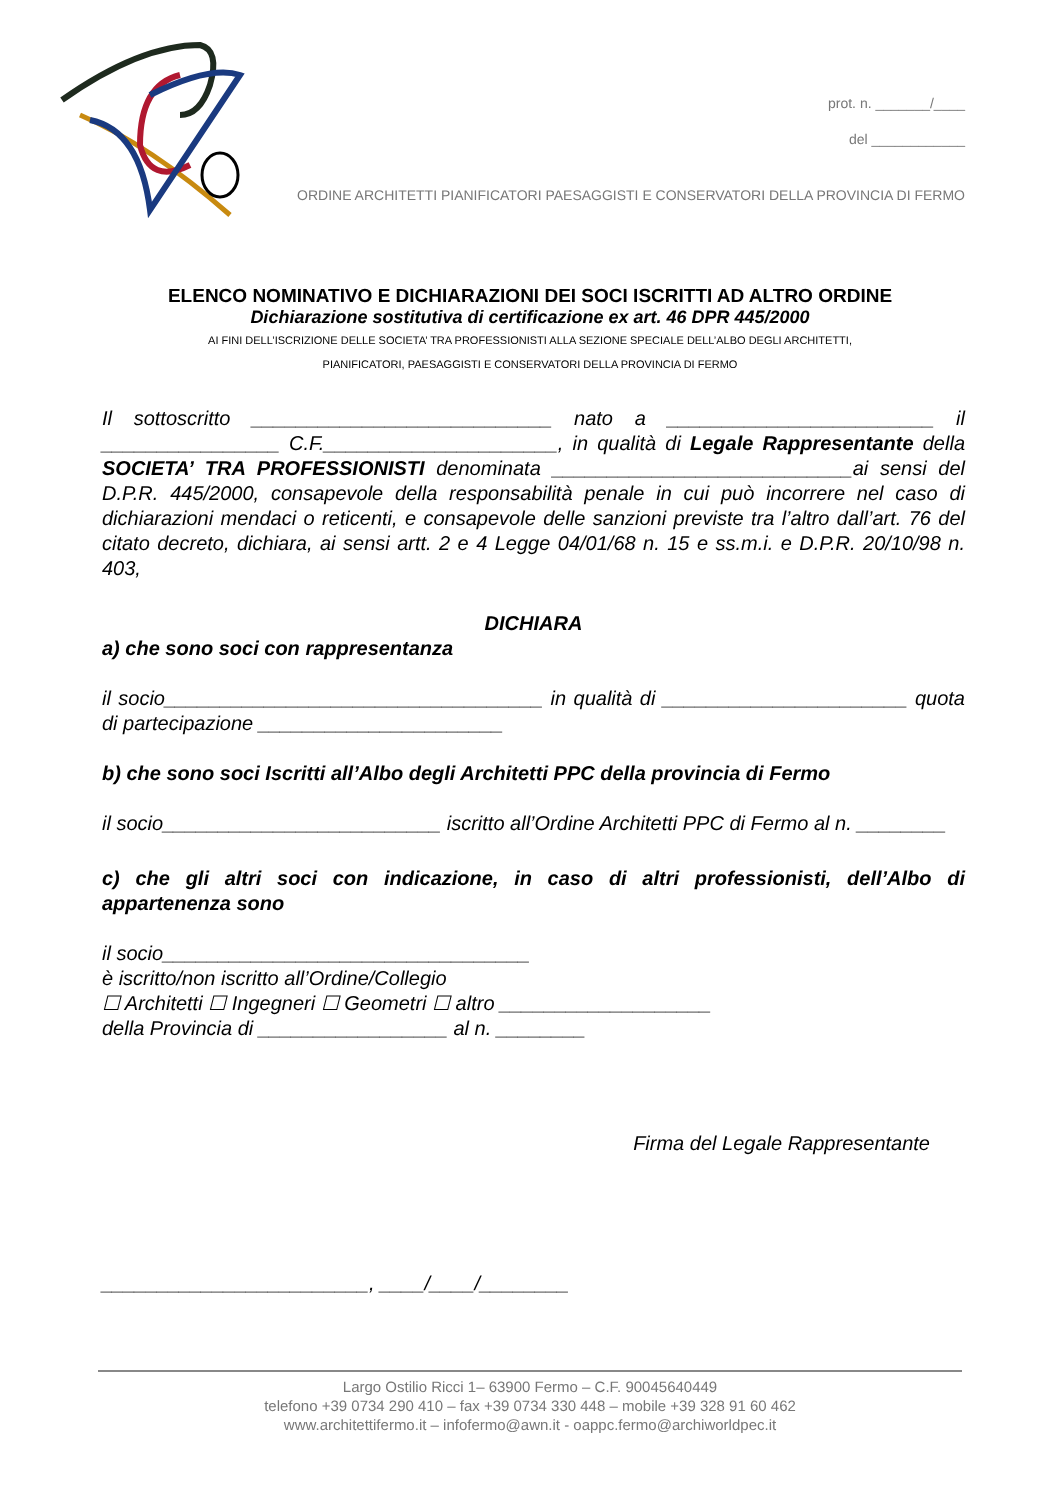prot. n. _______/____
del ____________
ORDINE ARCHITETTI PIANIFICATORI PAESAGGISTI E CONSERVATORI DELLA PROVINCIA DI FERMO
ELENCO NOMINATIVO E DICHIARAZIONI DEI SOCI ISCRITTI AD ALTRO ORDINE
Dichiarazione sostitutiva di certificazione ex art. 46 DPR 445/2000
AI FINI DELL’ISCRIZIONE DELLE SOCIETA’ TRA PROFESSIONISTI ALLA SEZIONE SPECIALE DELL’ALBO DEGLI ARCHITETTI,
PIANIFICATORI, PAESAGGISTI E CONSERVATORI DELLA PROVINCIA DI FERMO
Il sottoscritto ___________________________ nato a ________________________ il ________________ C.F._____________________, in qualità di Legale Rappresentante della SOCIETA’ TRA PROFESSIONISTI denominata ___________________________ai sensi del D.P.R. 445/2000, consapevole della responsabilità penale in cui può incorrere nel caso di dichiarazioni mendaci o reticenti, e consapevole delle sanzioni previste tra l’altro dall’art. 76 del citato decreto, dichiara, ai sensi artt. 2 e 4 Legge 04/01/68 n. 15 e ss.m.i. e D.P.R. 20/10/98 n. 403,
DICHIARA
a) che sono soci con rappresentanza
il socio__________________________________ in qualità di ______________________ quota di partecipazione ______________________
b) che sono soci Iscritti all’Albo degli Architetti PPC della provincia di Fermo
il socio_________________________ iscritto all’Ordine Architetti PPC di Fermo al n. ________
c) che gli altri soci con indicazione, in caso di altri professionisti, dell’Albo di appartenenza sono
il socio_________________________________
è iscritto/non iscritto all’Ordine/Collegio
☐ Architetti ☐ Ingegneri ☐ Geometri ☐ altro ___________________
della Provincia di _________________ al n. ________
Firma del Legale Rappresentante
________________________, ____/____/________
Largo Ostilio Ricci 1– 63900 Fermo – C.F. 90045640449
telefono +39 0734 290 410 – fax +39 0734 330 448 – mobile +39 328 91 60 462
www.architettifermo.it – infofermo@awn.it - oappc.fermo@archiworldpec.it